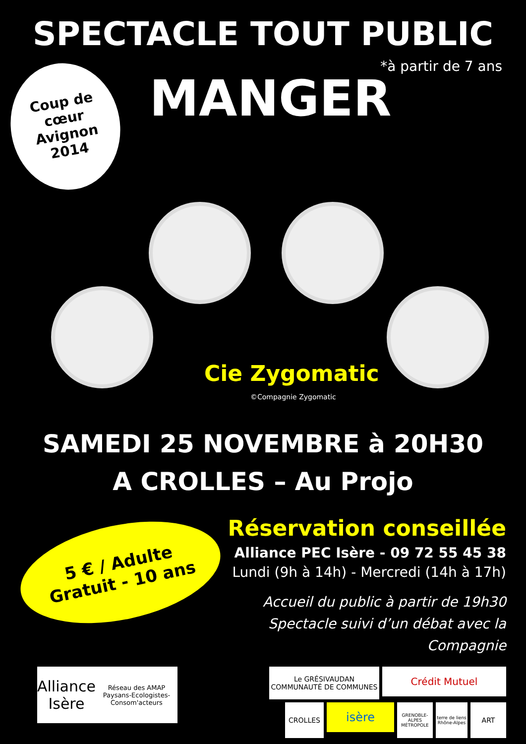SPECTACLE TOUT PUBLIC
*à partir de 7 ans
Coup de
cœur
Avignon
2014
MANGER
Cie Zygomatic
©Compagnie Zygomatic
SAMEDI 25 NOVEMBRE à 20H30
A CROLLES – Au Projo
5 € / Adulte
Gratuit - 10 ans
Réservation conseillée
Alliance PEC Isère - 09 72 55 45 38
Lundi (9h à 14h) - Mercredi (14h à 17h)
Accueil du public à partir de 19h30
Spectacle suivi d’un débat avec la Compagnie
Alliance Isère
Réseau des AMAP Paysans-Ecologistes-Consom'acteurs
Le GRÉSIVAUDAN
COMMUNAUTÉ DE COMMUNES
Crédit Mutuel
CROLLES
isère
GRENOBLE-ALPES MÉTROPOLE
terre de liens Rhône-Alpes
ART